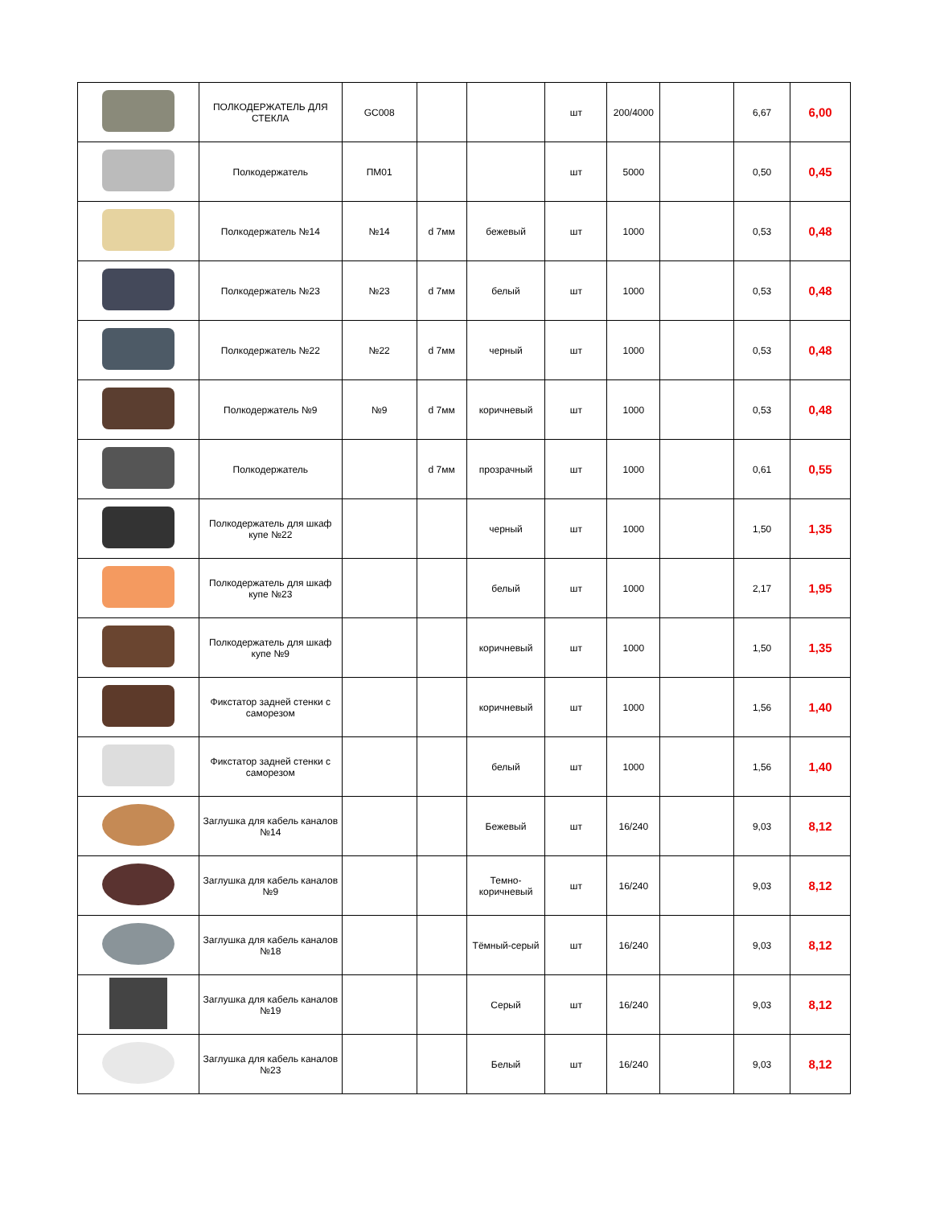| | ПОЛКОДЕРЖАТЕЛЬ ДЛЯ СТЕКЛА | GC008 | | | шт | 200/4000 | | 6,67 | 6,00 |
| | Полкодержатель | ПМ01 | | | шт | 5000 | | 0,50 | 0,45 |
| | Полкодержатель №14 | №14 | d 7мм | бежевый | шт | 1000 | | 0,53 | 0,48 |
| | Полкодержатель №23 | №23 | d 7мм | белый | шт | 1000 | | 0,53 | 0,48 |
| | Полкодержатель №22 | №22 | d 7мм | черный | шт | 1000 | | 0,53 | 0,48 |
| | Полкодержатель №9 | №9 | d 7мм | коричневый | шт | 1000 | | 0,53 | 0,48 |
| | Полкодержатель | | d 7мм | прозрачный | шт | 1000 | | 0,61 | 0,55 |
| | Полкодержатель для шкаф купе №22 | | | черный | шт | 1000 | | 1,50 | 1,35 |
| | Полкодержатель для шкаф купе №23 | | | белый | шт | 1000 | | 2,17 | 1,95 |
| | Полкодержатель для шкаф купе №9 | | | коричневый | шт | 1000 | | 1,50 | 1,35 |
| | Фикстатор задней стенки с саморезом | | | коричневый | шт | 1000 | | 1,56 | 1,40 |
| | Фикстатор задней стенки с саморезом | | | белый | шт | 1000 | | 1,56 | 1,40 |
| | Заглушка для кабель каналов №14 | | | Бежевый | шт | 16/240 | | 9,03 | 8,12 |
| | Заглушка для кабель каналов №9 | | | Темно-коричневый | шт | 16/240 | | 9,03 | 8,12 |
| | Заглушка для кабель каналов №18 | | | Тёмный-серый | шт | 16/240 | | 9,03 | 8,12 |
| | Заглушка для кабель каналов №19 | | | Серый | шт | 16/240 | | 9,03 | 8,12 |
| | Заглушка для кабель каналов №23 | | | Белый | шт | 16/240 | | 9,03 | 8,12 |